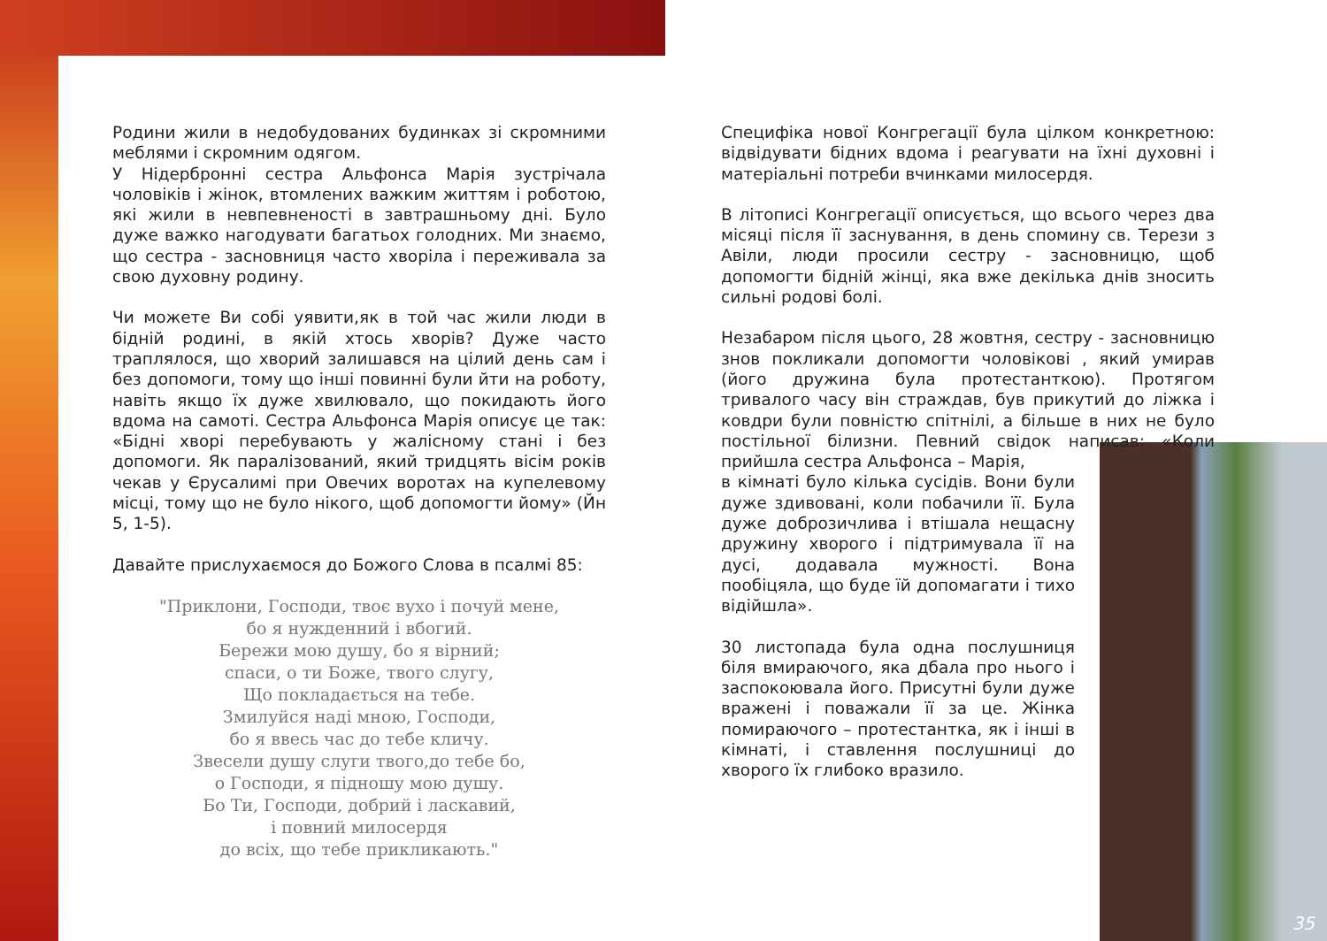Родини жили в недобудованих будинках зі скромними меблями і скромним одягом.
У Нідербронні сестра Альфонса Марія зустрічала чоловіків і жінок, втомлених важким життям і роботою, які жили в невпевненості в завтрашньому дні. Було дуже важко нагодувати багатьох голодних. Ми знаємо, що сестра - засновниця часто хворіла і переживала за свою духовну родину.
Чи можете Ви собі уявити,як в той час жили люди в бідній родині, в якій хтось хворів? Дуже часто траплялося, що хворий залишався на цілий день сам і без допомоги, тому що інші повинні були йти на роботу, навіть якщо їх дуже хвилювало, що покидають його вдома на самоті. Сестра Альфонса Марія описує це так: «Бідні хворі перебувають у жалісному стані і без допомоги. Як паралізований, який тридцять вісім років чекав у Єрусалимі при Овечих воротах на купелевому місці, тому що не було нікого, щоб допомогти йому» (Йн 5, 1-5).
Давайте прислухаємося до Божого Слова в псалмі 85:
"Приклони, Господи, твоє вухо і почуй мене,
бо я нужденний і вбогий.
Бережи мою душу, бо я вірний;
спаси, о ти Боже, твого слугу,
Що покладається на тебе.
Змилуйся наді мною, Господи,
бо я ввесь час до тебе кличу.
Звесели душу слуги твого,до тебе бо,
о Господи, я підношу мою душу.
Бо Ти, Господи, добрий і ласкавий,
і повний милосердя
до всіх, що тебе прикликають."
Специфіка нової Конгрегації була цілком конкретною: відвідувати бідних вдома і реагувати на їхні духовні і матеріальні потреби вчинками милосердя.
В літописі Конгрегації описується, що всього через два місяці після її заснування, в день спомину св. Терези з Авіли, люди просили сестру - засновницю, щоб допомогти бідній жінці, яка вже декілька днів зносить сильні родові болі.
Незабаром після цього, 28 жовтня, сестру - засновницю знов покликали допомогти чоловікові , який умирав (його дружина була протестанткою). Протягом тривалого часу він страждав, був прикутий до ліжка і ковдри були повністю спітнілі, а більше в них не було постільної білизни. Певний свідок написав: «Коли прийшла сестра Альфонса – Марія,
в кімнаті було кілька сусідів. Вони були дуже здивовані, коли побачили її. Була дуже доброзичлива і втішала нещасну дружину хворого і підтримувала її на дусі, додавала мужності. Вона пообіцяла, що буде їй допомагати і тихо відійшла».
30 листопада була одна послушниця біля вмираючого, яка дбала про нього і заспокоювала його. Присутні були дуже вражені і поважали її за це. Жінка помираючого – протестантка, як і інші в кімнаті, і ставлення послушниці до хворого їх глибоко вразило.
35